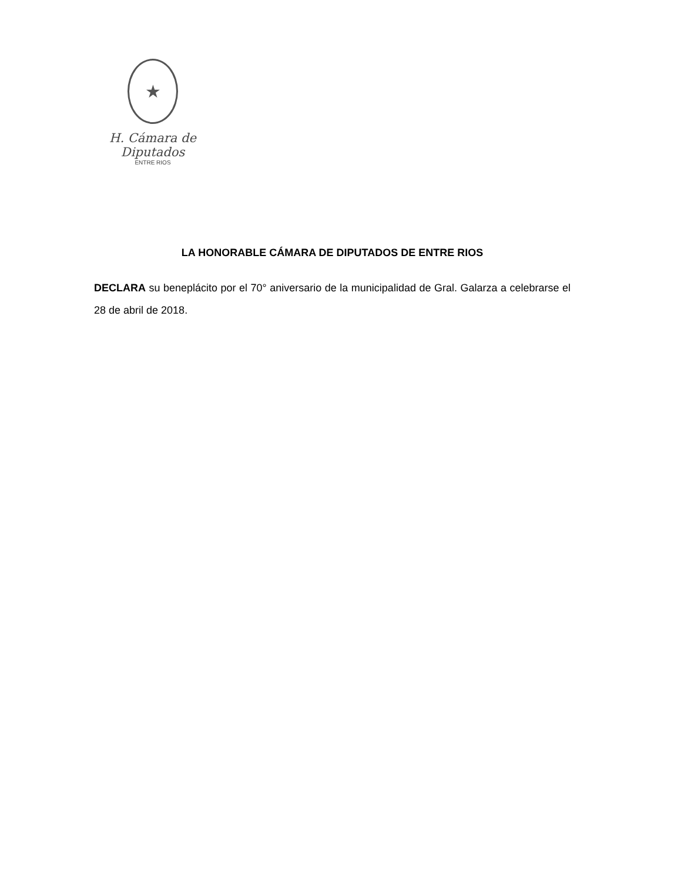★
H. Cámara de Diputados
ENTRE RIOS
LA HONORABLE CÁMARA DE DIPUTADOS DE ENTRE RIOS
DECLARA su beneplácito por el 70° aniversario de la municipalidad de Gral. Galarza a celebrarse el 28 de abril de 2018.